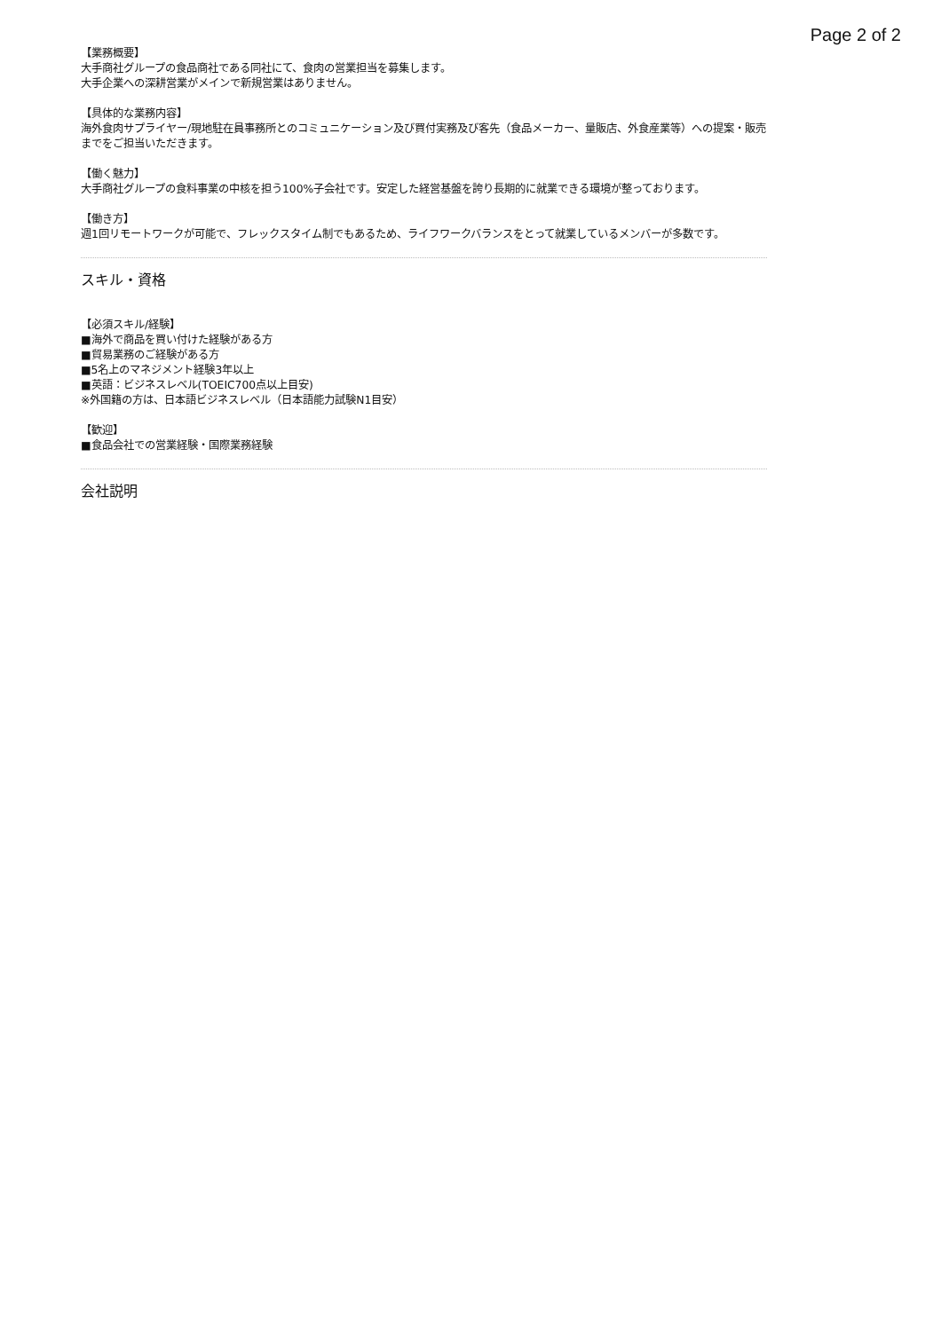Page 2 of 2
【業務概要】
大手商社グループの食品商社である同社にて、食肉の営業担当を募集します。
大手企業への深耕営業がメインで新規営業はありません。
【具体的な業務内容】
海外食肉サプライヤー/現地駐在員事務所とのコミュニケーション及び買付実務及び客先（食品メーカー、量販店、外食産業等）への提案・販売までをご担当いただきます。
【働く魅力】
大手商社グループの食料事業の中核を担う100%子会社です。安定した経営基盤を誇り長期的に就業できる環境が整っております。
【働き方】
週1回リモートワークが可能で、フレックスタイム制でもあるため、ライフワークバランスをとって就業しているメンバーが多数です。
スキル・資格
【必須スキル/経験】
■海外で商品を買い付けた経験がある方
■貿易業務のご経験がある方
■5名上のマネジメント経験3年以上
■英語：ビジネスレベル(TOEIC700点以上目安)
※外国籍の方は、日本語ビジネスレベル（日本語能力試験N1目安）
【歓迎】
■食品会社での営業経験・国際業務経験
会社説明